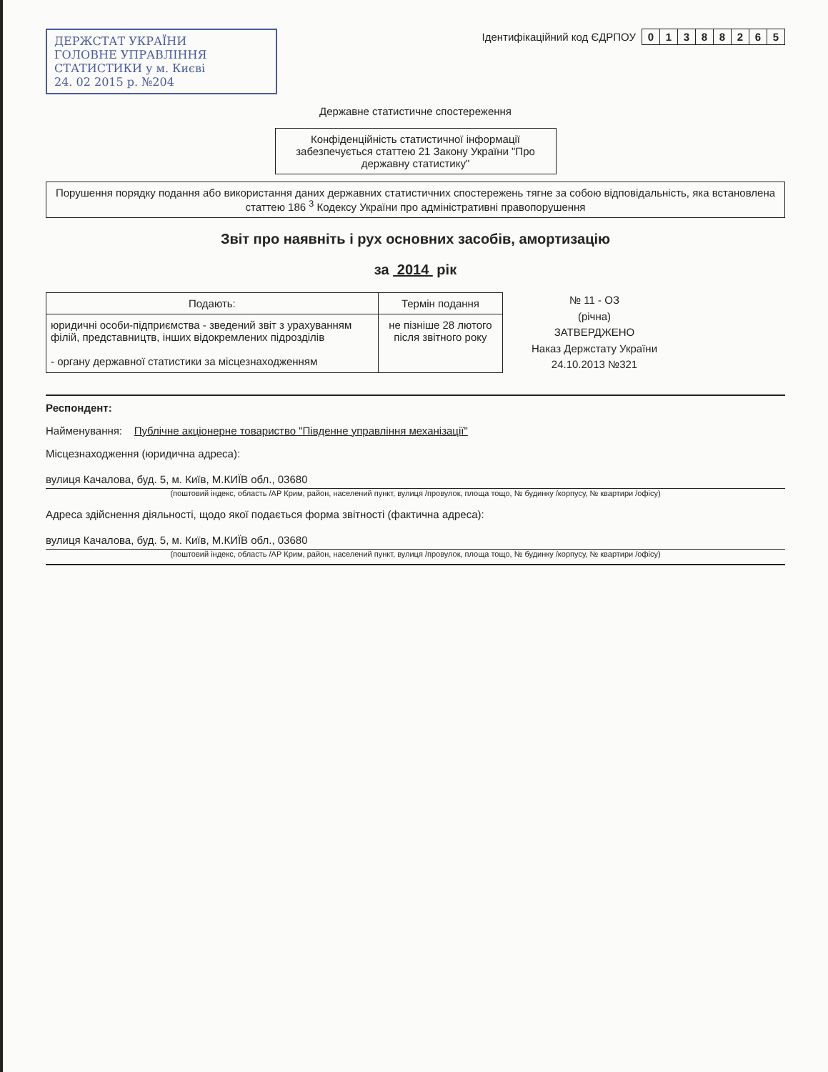ДЕРЖСТАТ УКРАЇНИ
ГОЛОВНЕ УПРАВЛІННЯ
СТАТИСТИКИ у м. Києві
24. 02 2015 р. №204
Ідентифікаційний код ЄДРПОУ
| 0 | 1 | 3 | 8 | 8 | 2 | 6 | 5 |
Державне статистичне спостереження
Конфіденційність статистичної інформації забезпечується статтею 21 Закону України "Про державну статистику"
Порушення порядку подання або використання даних державних статистичних спостережень тягне за собою відповідальність, яка встановлена статтею 186 <sup>3</sup> Кодексу України про адміністративні правопорушення
Звіт про наявніть і рух основних засобів, амортизацію
за 2014 рік
| Подають: | Термін подання |
| --- | --- |
| юридичні особи-підприємства - зведений звіт з урахуванням філій, представництв, інших відокремлених підрозділів - органу державної статистики за місцезнаходженням | не пізніше 28 лютого після звітного року |
№ 11 - ОЗ
(річна)
ЗАТВЕРДЖЕНО
Наказ Держстату України
24.10.2013 №321
Респондент:
Найменування: Публічне акціонерне товариство "Південне управління механізації"
Місцезнаходження (юридична адреса):
вулиця Качалова, буд. 5, м. Київ, М.КИЇВ обл., 03680
(поштовий індекс, область /АР Крим, район, населений пункт, вулиця /провулок, площа тощо, № будинку /корпусу, № квартири /офісу)
Адреса здійснення діяльності, щодо якої подається форма звітності (фактична адреса):
вулиця Качалова, буд. 5, м. Київ, М.КИЇВ обл., 03680
(поштовий індекс, область /АР Крим, район, населений пункт, вулиця /провулок, площа тощо, № будинку /корпусу, № квартири /офісу)